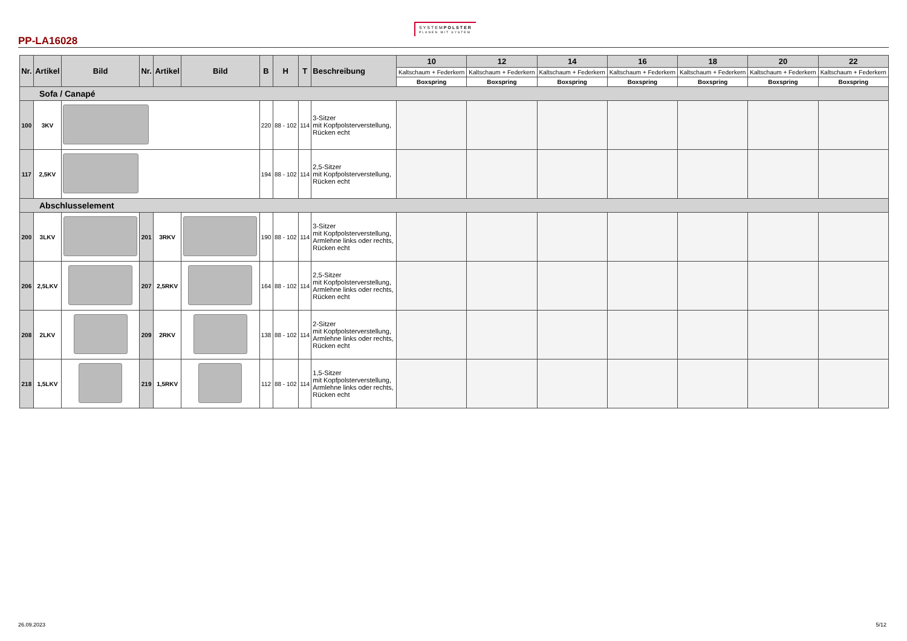PP-LA16028
SYSTEMPOLSTER
PLANEN MIT SYSTEM
| Nr. | Artikel | Bild | Nr. | Artikel | Bild | B | H | T | Beschreibung | 10 | 12 | 14 | 16 | 18 | 20 | 22 |
| --- | --- | --- | --- | --- | --- | --- | --- | --- | --- | --- | --- | --- | --- | --- | --- | --- |
| | | | | | | | | | | Kaltschaum + Federkern | Kaltschaum + Federkern | Kaltschaum + Federkern | Kaltschaum + Federkern | Kaltschaum + Federkern | Kaltschaum + Federkern | Kaltschaum + Federkern |
| | | | | | | | | | | Boxspring | Boxspring | Boxspring | Boxspring | Boxspring | Boxspring | Boxspring |
| Sofa / Canapé | | | | | | | | | | | | | | | | |
| 100 | 3KV | | | | | 220 | 88 - 102 | 114 | 3-Sitzer mit Kopfpolsterverstellung, Rücken echt | | | | | | | |
| 117 | 2,5KV | | | | | 194 | 88 - 102 | 114 | 2,5-Sitzer mit Kopfpolsterverstellung, Rücken echt | | | | | | | |
| Abschlusselement | | | | | | | | | | | | | | | | |
| 200 | 3LKV | | 201 | 3RKV | | 190 | 88 - 102 | 114 | 3-Sitzer mit Kopfpolsterverstellung, Armlehne links oder rechts, Rücken echt | | | | | | | |
| 206 | 2,5LKV | | 207 | 2,5RKV | | 164 | 88 - 102 | 114 | 2,5-Sitzer mit Kopfpolsterverstellung, Armlehne links oder rechts, Rücken echt | | | | | | | |
| 208 | 2LKV | | 209 | 2RKV | | 138 | 88 - 102 | 114 | 2-Sitzer mit Kopfpolsterverstellung, Armlehne links oder rechts, Rücken echt | | | | | | | |
| 218 | 1,5LKV | | 219 | 1,5RKV | | 112 | 88 - 102 | 114 | 1,5-Sitzer mit Kopfpolsterverstellung, Armlehne links oder rechts, Rücken echt | | | | | | | |
26.09.2023 5/12